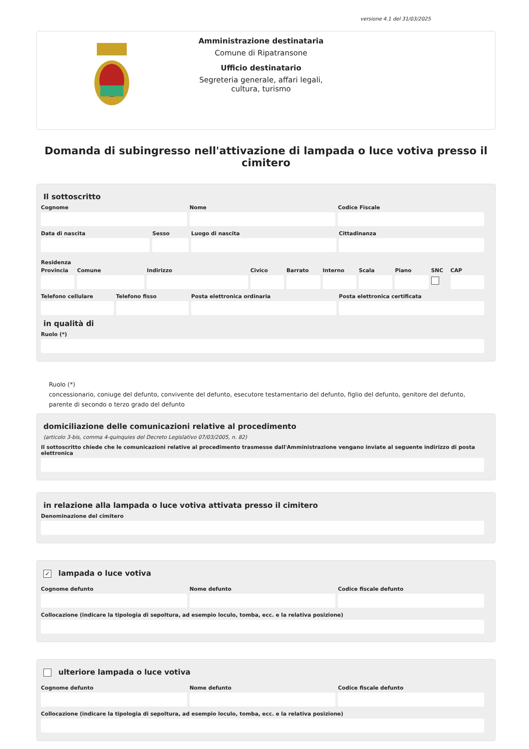versione 4.1 del 31/03/2025
Amministrazione destinataria
Comune di Ripatransone
Ufficio destinatario
Segreteria generale, affari legali,
cultura, turismo
Domanda di subingresso nell'attivazione di lampada o luce votiva presso il cimitero
Il sottoscritto
Cognome Nome Codice Fiscale
Data di nascita Sesso Luogo di nascita Cittadinanza
Residenza
Provincia Comune Indirizzo Civico Barrato Interno Scala Piano SNC CAP
Telefono cellulare Telefono fisso Posta elettronica ordinaria Posta elettronica certificata
in qualità di
Ruolo (*)
Ruolo (*)
concessionario, coniuge del defunto, convivente del defunto, esecutore testamentario del defunto, figlio del defunto, genitore del defunto, parente di secondo o terzo grado del defunto
domiciliazione delle comunicazioni relative al procedimento
(articolo 3-bis, comma 4-quinquies del Decreto Legislativo 07/03/2005, n. 82)
Il sottoscritto chiede che le comunicazioni relative al procedimento trasmesse dall'Amministrazione vengano inviate al seguente indirizzo di posta elettronica
in relazione alla lampada o luce votiva attivata presso il cimitero
Denominazione del cimitero
✓ lampada o luce votiva
Cognome defunto Nome defunto Codice fiscale defunto
Collocazione (indicare la tipologia di sepoltura, ad esempio loculo, tomba, ecc. e la relativa posizione)
ulteriore lampada o luce votiva
Cognome defunto Nome defunto Codice fiscale defunto
Collocazione (indicare la tipologia di sepoltura, ad esempio loculo, tomba, ecc. e la relativa posizione)